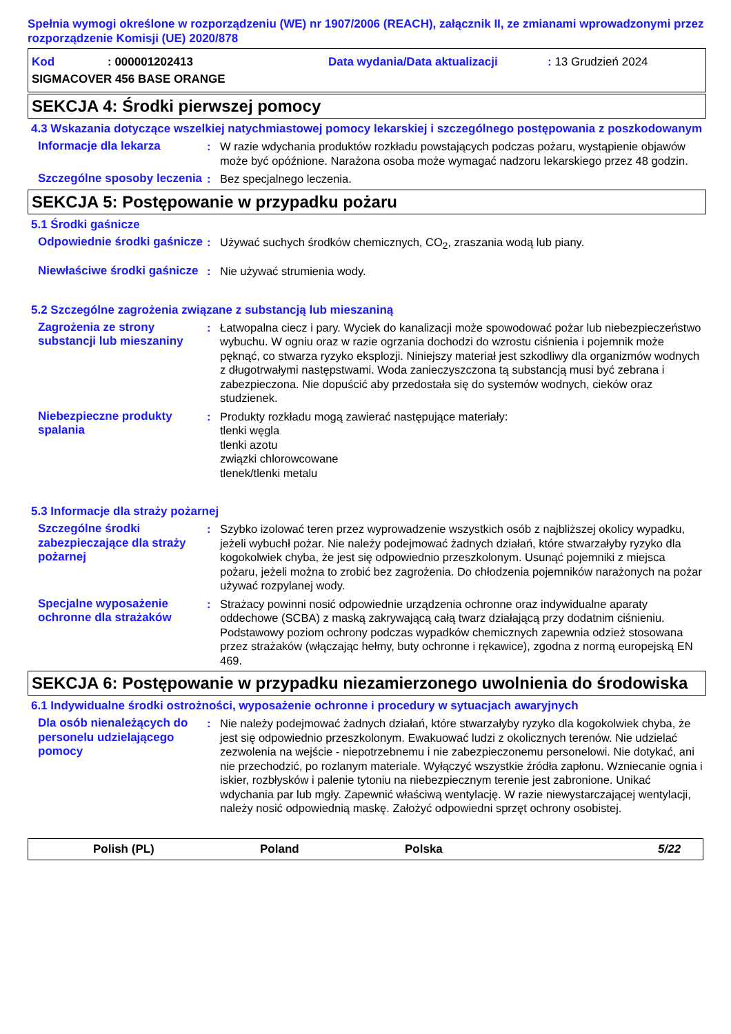Spełnia wymogi określone w rozporządzeniu (WE) nr 1907/2006 (REACH), załącznik II, ze zmianami wprowadzonymi przez rozporządzenie Komisji (UE) 2020/878
Kod: 000001202413 Data wydania/Data aktualizacji: 13 Grudzień 2024
SIGMACOVER 456 BASE ORANGE
SEKCJA 4: Środki pierwszej pomocy
4.3 Wskazania dotyczące wszelkiej natychmiastowej pomocy lekarskiej i szczególnego postępowania z poszkodowanym
Informacje dla lekarza : W razie wdychania produktów rozkładu powstających podczas pożaru, wystąpienie objawów może być opóźnione. Narażona osoba może wymagać nadzoru lekarskiego przez 48 godzin.
Szczególne sposoby leczenia
: Bez specjalnego leczenia.
SEKCJA 5: Postępowanie w przypadku pożaru
5.1 Środki gaśnicze
Odpowiednie środki gaśnicze
: Używać suchych środków chemicznych, CO<sub>2</sub>, zraszania wodą lub piany.
Niewłaściwe środki gaśnicze
: Nie używać strumienia wody.
5.2 Szczególne zagrożenia związane z substancją lub mieszaniną
Zagrożenia ze strony substancji lub mieszaniny
: Łatwopalna ciecz i pary. Wyciek do kanalizacji może spowodować pożar lub niebezpieczeństwo wybuchu. W ogniu oraz w razie ogrzania dochodzi do wzrostu ciśnienia i pojemnik może pęknąć, co stwarza ryzyko eksplozji. Niniejszy materiał jest szkodliwy dla organizmów wodnych z długotrwałymi następstwami. Woda zanieczyszczona tą substancją musi być zebrana i zabezpieczona. Nie dopuścić aby przedostała się do systemów wodnych, cieków oraz studzienek.
Niebezpieczne produkty spalania
: Produkty rozkładu mogą zawierać następujące materiały:
tlenki węgla
tlenki azotu
związki chlorowcowane
tlenek/tlenki metalu
5.3 Informacje dla straży pożarnej
Szczególne środki zabezpieczające dla straży pożarnej
: Szybko izolować teren przez wyprowadzenie wszystkich osób z najbliższej okolicy wypadku, jeżeli wybuchł pożar. Nie należy podejmować żadnych działań, które stwarzałyby ryzyko dla kogokolwiek chyba, że jest się odpowiednio przeszkolonym. Usunąć pojemniki z miejsca pożaru, jeżeli można to zrobić bez zagrożenia. Do chłodzenia pojemników narażonych na pożar używać rozpylanej wody.
Specjalne wyposażenie ochronne dla strażaków
: Strażacy powinni nosić odpowiednie urządzenia ochronne oraz indywidualne aparaty oddechowe (SCBA) z maską zakrywającą całą twarz działającą przy dodatnim ciśnieniu. Podstawowy poziom ochrony podczas wypadków chemicznych zapewnia odzież stosowana przez strażaków (włączając hełmy, buty ochronne i rękawice), zgodna z normą europejską EN 469.
SEKCJA 6: Postępowanie w przypadku niezamierzonego uwolnienia do środowiska
6.1 Indywidualne środki ostrożności, wyposażenie ochronne i procedury w sytuacjach awaryjnych
Dla osób nienależących do personelu udzielającego pomocy
: Nie należy podejmować żadnych działań, które stwarzałyby ryzyko dla kogokolwiek chyba, że jest się odpowiednio przeszkolonym. Ewakuować ludzi z okolicznych terenów. Nie udzielać zezwolenia na wejście - niepotrzebnemu i nie zabezpieczonemu personelowi. Nie dotykać, ani nie przechodzić, po rozlanym materiale. Wyłączyć wszystkie źródła zapłonu. Wzniecanie ognia i iskier, rozbłysków i palenie tytoniu na niebezpiecznym terenie jest zabronione. Unikać wdychania par lub mgły. Zapewnić właściwą wentylację. W razie niewystarczającej wentylacji, należy nosić odpowiednią maskę. Założyć odpowiedni sprzęt ochrony osobistej.
Polish (PL) Poland Polska 5/22